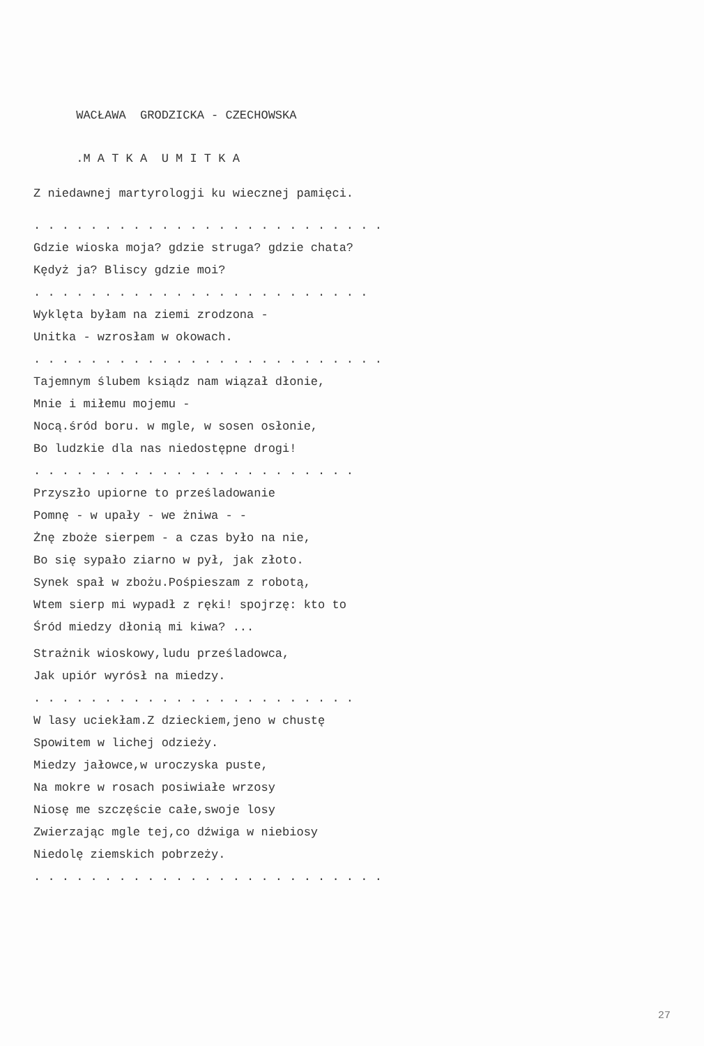WACŁAWA GRODZICKA - CZECHOWSKA
.M A T K A U M I T K A
Z niedawnej martyrologji ku wiecznej pamięci.
. . . . . . . . . . . . . . . . . . . . . . . . .
Gdzie wioska moja? gdzie struga? gdzie chata?
Kędyż ja? Bliscy gdzie moi?
. . . . . . . . . . . . . . . . . . . . . . . .
Wyklęta byłam na ziemi zrodzona -
Unitka - wzrosłam w okowach.
. . . . . . . . . . . . . . . . . . . . . . . . .
Tajemnym ślubem ksiądz nam wiązał dłonie,
Mnie i miłemu mojemu -
Nocą.śród boru. w mgle, w sosen osłonie,
Bo ludzkie dla nas niedostępne drogi!
. . . . . . . . . . . . . . . . . . . . . . .
Przyszło upiorne to prześladowanie
Pomnę - w upały - we żniwa - -
Żnę zboże sierpem - a czas było na nie,
Bo się sypało ziarno w pył, jak złoto.
Synek spał w zbożu.Pośpieszam z robotą,
Wtem sierp mi wypadł z ręki! spojrzę: kto to
Śród miedzy dłonią mi kiwa? ...
Strażnik wioskowy,ludu prześladowca,
Jak upiór wyrósł na miedzy.
. . . . . . . . . . . . . . . . . . . . . . .
W lasy uciekłam.Z dzieckiem,jeno w chustę
Spowitem w lichej odzieży.
Miedzy jałowce,w uroczyska puste,
Na mokre w rosach posiwiałe wrzosy
Niosę me szczęście całe,swoje losy
Zwierzając mgle tej,co dźwiga w niebiosy
Niedolę ziemskich pobrzeży.
. . . . . . . . . . . . . . . . . . . . . . . . .
27